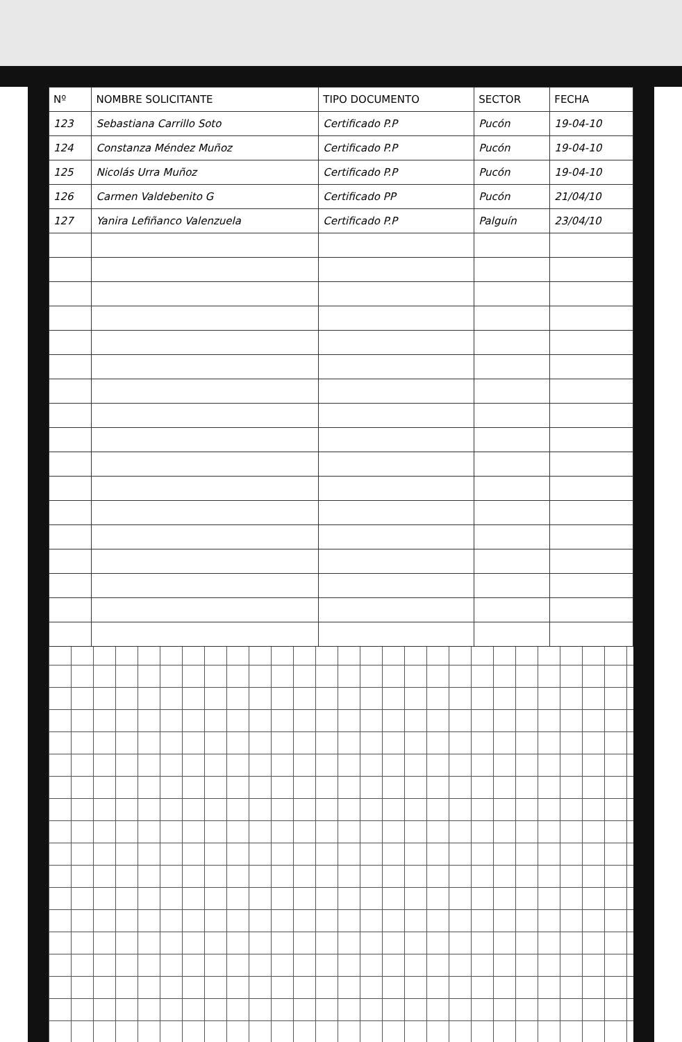| Nº | NOMBRE SOLICITANTE | TIPO DOCUMENTO | SECTOR | FECHA |
| --- | --- | --- | --- | --- |
| 123 | Sebastiana Carrillo Soto | Certificado P.P | Pucón | 19-04-10 |
| 124 | Constanza Méndez Muñoz | Certificado P.P | Pucón | 19-04-10 |
| 125 | Nicolás Urra Muñoz | Certificado P.P | Pucón | 19-04-10 |
| 126 | Carmen Valdebenito G | Certificado PP | Pucón | 21/04/10 |
| 127 | Yanira Lefiñanco Valenzuela | Certificado P.P | Palguín | 23/04/10 |